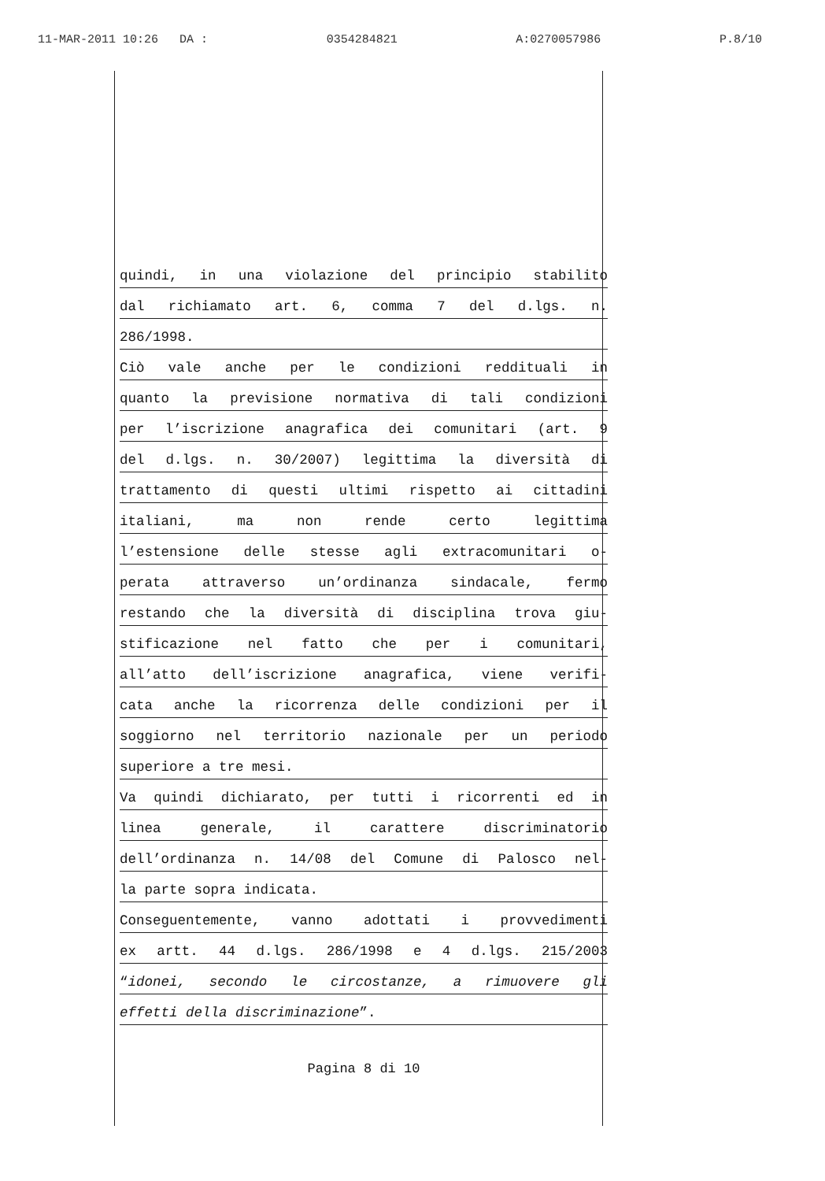11-MAR-2011 10:26 DA : 0354284821 A:0270057986 P.8/10
quindi, in una violazione del principio stabilito
dal richiamato art. 6, comma 7 del d.lgs. n.
286/1998.
Ciò vale anche per le condizioni reddituali in
quanto la previsione normativa di tali condizioni
per l’iscrizione anagrafica dei comunitari (art. 9
del d.lgs. n. 30/2007) legittima la diversità di
trattamento di questi ultimi rispetto ai cittadini
italiani, ma non rende certo legittima
l’estensione delle stesse agli extracomunitari o-
perata attraverso un’ordinanza sindacale, fermo
restando che la diversità di disciplina trova giu-
stificazione nel fatto che per i comunitari,
all’atto dell’iscrizione anagrafica, viene verifi-
cata anche la ricorrenza delle condizioni per il
soggiorno nel territorio nazionale per un periodo
superiore a tre mesi.
Va quindi dichiarato, per tutti i ricorrenti ed in
linea generale, il carattere discriminatorio
dell’ordinanza n. 14/08 del Comune di Palosco nel-
la parte sopra indicata.
Conseguentemente, vanno adottati i provvedimenti
ex artt. 44 d.lgs. 286/1998 e 4 d.lgs. 215/2003
“idonei, secondo le circostanze, a rimuovere gli
effetti della discriminazione”.
Pagina 8 di 10